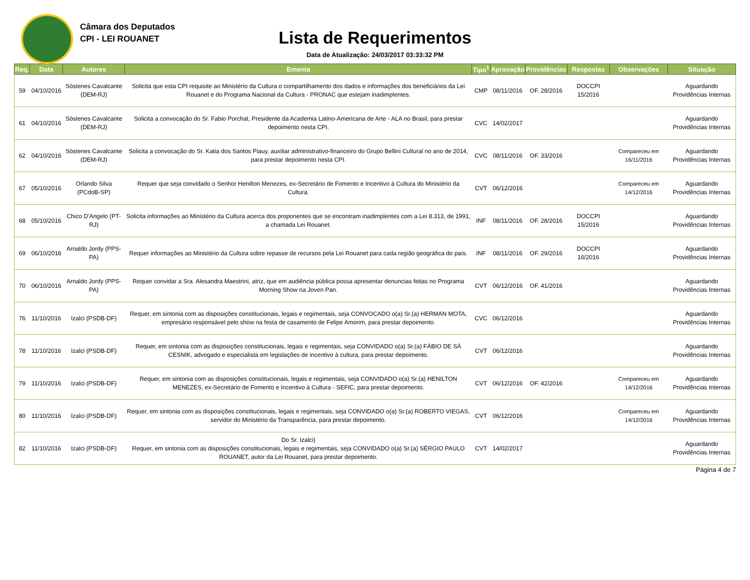Câmara dos Deputados
CPI - LEI ROUANET
Lista de Requerimentos
Data de Atualização: 24/03/2017 03:33:32 PM
| Req. | Data | Autores | Ementa | Tipo<sup>1</sup> | Aprovação | Providências | Respostas | Observações | Situação |
| --- | --- | --- | --- | --- | --- | --- | --- | --- | --- |
| 59 | 04/10/2016 | Sóstenes Cavalcante (DEM-RJ) | Solicita que esta CPI requisite ao Ministério da Cultura o compartilhamento dos dados e informações dos beneficiários da Lei Rouanet e do Programa Nacional da Cultura - PRONAC que estejam inadimplentes. | CMP | 08/11/2016 | OF. 28/2016 | DOCCPI 15/2016 | | Aguardando Providências Internas |
| 61 | 04/10/2016 | Sóstenes Cavalcante (DEM-RJ) | Solicita a convocação do Sr. Fabio Porchat, Presidente da Academia Latino-Americana de Arte - ALA no Brasil, para prestar depoimento nesta CPI. | CVC | 14/02/2017 | | | | Aguardando Providências Internas |
| 62 | 04/10/2016 | Sóstenes Cavalcante (DEM-RJ) | Solicita a convocação do Sr. Katia dos Santos Piauy, auxiliar administrativo-financeiro do Grupo Bellini Cultural no ano de 2014, para prestar depoimento nesta CPI. | CVC | 08/11/2016 | OF. 33/2016 | | Compareceu em 16/11/2016 | Aguardando Providências Internas |
| 67 | 05/10/2016 | Orlando Silva (PCdoB-SP) | Requer que seja convidado o Senhor Henilton Menezes, ex-Secretário de Fomento e Incentivo à Cultura do Ministério da Cultura. | CVT | 06/12/2016 | | | Compareceu em 14/12/2016 | Aguardando Providências Internas |
| 68 | 05/10/2016 | Chico D'Angelo (PT-RJ) | Solicita informações ao Ministério da Cultura acerca dos proponentes que se encontram inadimplentes com a Lei 8.313, de 1991, a chamada Lei Rouanet. | INF | 08/11/2016 | OF. 28/2016 | DOCCPI 15/2016 | | Aguardando Providências Internas |
| 69 | 06/10/2016 | Arnaldo Jordy (PPS-PA) | Requer informações ao Ministério da Cultura sobre repasse de recursos pela Lei Rouanet para cada região geográfica do país. | INF | 08/11/2016 | OF. 29/2016 | DOCCPI 16/2016 | | Aguardando Providências Internas |
| 70 | 06/10/2016 | Arnaldo Jordy (PPS-PA) | Requer convidar a Sra. Alesandra Maestrini, atriz, que em audiência pública possa apresentar denuncias feitas no Programa Morning Show na Joven Pan. | CVT | 06/12/2016 | OF. 41/2016 | | | Aguardando Providências Internas |
| 76 | 11/10/2016 | Izalci (PSDB-DF) | Requer, em sintonia com as disposições constitucionais, legais e regimentais, seja CONVOCADO o(a) Sr.(a) HERMAN MOTA, empresário responsável pelo show na festa de casamento de Felipe Amorim, para prestar depoimento. | CVC | 06/12/2016 | | | | Aguardando Providências Internas |
| 78 | 11/10/2016 | Izalci (PSDB-DF) | Requer, em sintonia com as disposições constitucionais, legais e regimentais, seja CONVIDADO o(a) Sr.(a) FÁBIO DE SÁ CESNIK, advogado e especialista em legislações de incentivo à cultura, para prestar depoimento. | CVT | 06/12/2016 | | | | Aguardando Providências Internas |
| 79 | 11/10/2016 | Izalci (PSDB-DF) | Requer, em sintonia com as disposições constitucionais, legais e regimentais, seja CONVIDADO o(a) Sr.(a) HENILTON MENEZES, ex-Secretário de Fomento e Incentivo à Cultura - SEFIC, para prestar depoimento. | CVT | 06/12/2016 | OF. 42/2016 | | Compareceu em 14/12/2016 | Aguardando Providências Internas |
| 80 | 11/10/2016 | Izalci (PSDB-DF) | Requer, em sintonia com as disposições constitucionais, legais e regimentais, seja CONVIDADO o(a) Sr.(a) ROBERTO VIEGAS, servidor do Ministério da Transparência, para prestar depoimento. | CVT | 06/12/2016 | | | Compareceu em 14/12/2016 | Aguardando Providências Internas |
| 82 | 11/10/2016 | Izalci (PSDB-DF) | Do Sr. Izalci) Requer, em sintonia com as disposições constitucionais, legais e regimentais, seja CONVIDADO o(a) Sr.(a) SÉRGIO PAULO ROUANET, autor da Lei Rouanet, para prestar depoimento. | CVT | 14/02/2017 | | | | Aguardando Providências Internas |
Página 4 de 7